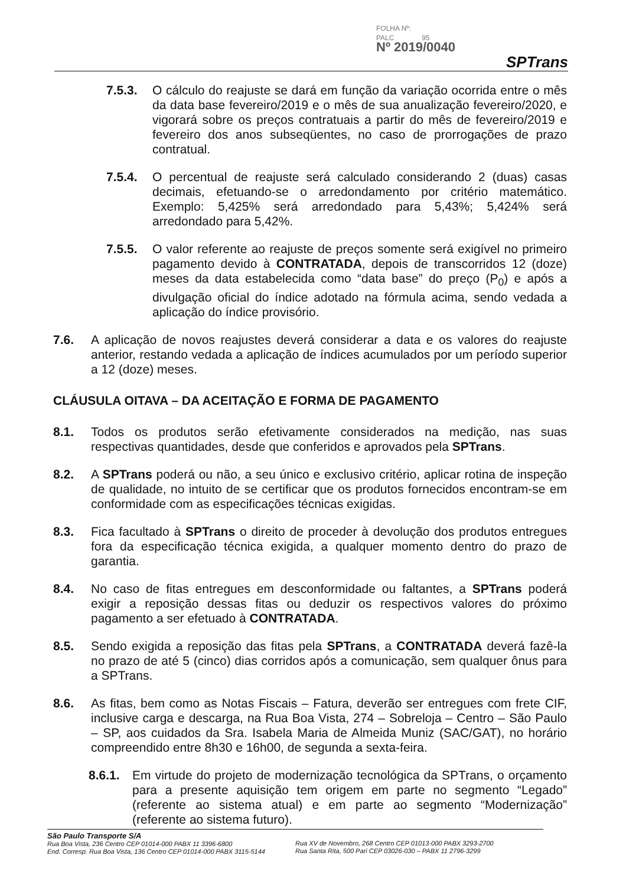FOLHA Nº:
PALC 95
Nº 2019/0040
SPTrans
7.5.3. O cálculo do reajuste se dará em função da variação ocorrida entre o mês da data base fevereiro/2019 e o mês de sua anualização fevereiro/2020, e vigorará sobre os preços contratuais a partir do mês de fevereiro/2019 e fevereiro dos anos subseqüentes, no caso de prorrogações de prazo contratual.
7.5.4. O percentual de reajuste será calculado considerando 2 (duas) casas decimais, efetuando-se o arredondamento por critério matemático. Exemplo: 5,425% será arredondado para 5,43%; 5,424% será arredondado para 5,42%.
7.5.5. O valor referente ao reajuste de preços somente será exigível no primeiro pagamento devido à CONTRATADA, depois de transcorridos 12 (doze) meses da data estabelecida como “data base” do preço (P<sub>0</sub>) e após a divulgação oficial do índice adotado na fórmula acima, sendo vedada a aplicação do índice provisório.
7.6. A aplicação de novos reajustes deverá considerar a data e os valores do reajuste anterior, restando vedada a aplicação de índices acumulados por um período superior a 12 (doze) meses.
CLÁUSULA OITAVA – DA ACEITAÇÃO E FORMA DE PAGAMENTO
8.1. Todos os produtos serão efetivamente considerados na medição, nas suas respectivas quantidades, desde que conferidos e aprovados pela SPTrans.
8.2. A SPTrans poderá ou não, a seu único e exclusivo critério, aplicar rotina de inspeção de qualidade, no intuito de se certificar que os produtos fornecidos encontram-se em conformidade com as especificações técnicas exigidas.
8.3. Fica facultado à SPTrans o direito de proceder à devolução dos produtos entregues fora da especificação técnica exigida, a qualquer momento dentro do prazo de garantia.
8.4. No caso de fitas entregues em desconformidade ou faltantes, a SPTrans poderá exigir a reposição dessas fitas ou deduzir os respectivos valores do próximo pagamento a ser efetuado à CONTRATADA.
8.5. Sendo exigida a reposição das fitas pela SPTrans, a CONTRATADA deverá fazê-la no prazo de até 5 (cinco) dias corridos após a comunicação, sem qualquer ônus para a SPTrans.
8.6. As fitas, bem como as Notas Fiscais – Fatura, deverão ser entregues com frete CIF, inclusive carga e descarga, na Rua Boa Vista, 274 – Sobreloja – Centro – São Paulo – SP, aos cuidados da Sra. Isabela Maria de Almeida Muniz (SAC/GAT), no horário compreendido entre 8h30 e 16h00, de segunda a sexta-feira.
8.6.1. Em virtude do projeto de modernização tecnológica da SPTrans, o orçamento para a presente aquisição tem origem em parte no segmento “Legado” (referente ao sistema atual) e em parte ao segmento “Modernização” (referente ao sistema futuro).
São Paulo Transporte S/A
Rua Boa Vista, 236 Centro CEP 01014-000 PABX 11 3396-6800
End. Corresp. Rua Boa Vista, 136 Centro CEP 01014-000 PABX 3115-5144
Rua XV de Novembro, 268 Centro CEP 01013-000 PABX 3293-2700
Rua Santa Rita, 500 Pari CEP 03026-030 – PABX 11 2796-3299